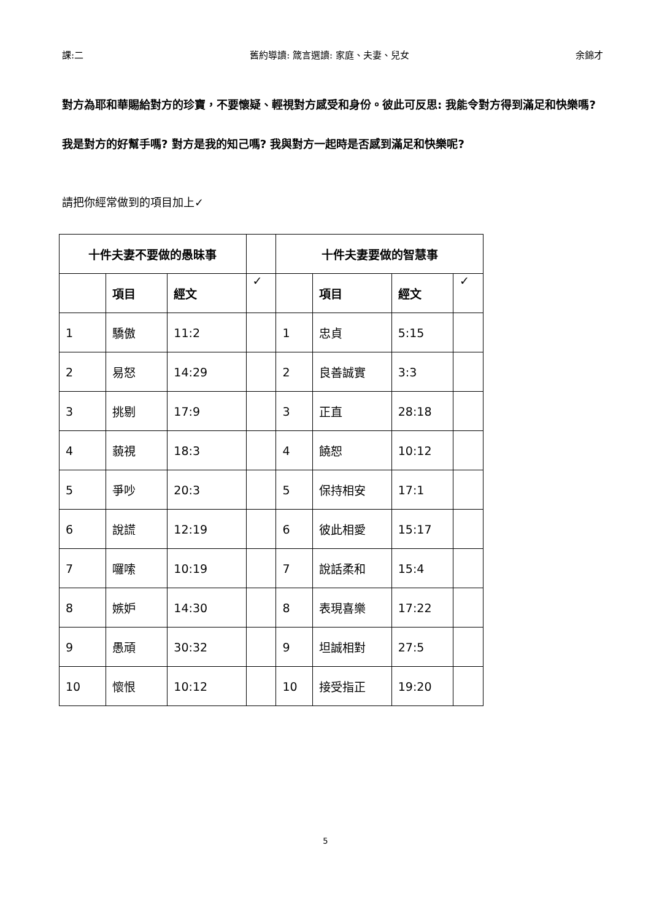課:二 舊約導讀: 箴言選讀: 家庭、夫妻、兒女 余錦才
對方為耶和華賜給對方的珍寶，不要懷疑、輕視對方感受和身份。彼此可反思: 我能令對方得到滿足和快樂嗎? 我是對方的好幫手嗎? 對方是我的知己嗎? 我與對方一起時是否感到滿足和快樂呢?
請把你經常做到的項目加上✓
| 十件夫妻不要做的愚昧事 | | | | 十件夫妻要做的智慧事 | | | |
| --- | --- | --- | --- | --- | --- | --- | --- |
| | 項目 | 經文 | ✓ | | 項目 | 經文 | ✓ |
| 1 | 驕傲 | 11:2 | | 1 | 忠貞 | 5:15 | |
| 2 | 易怒 | 14:29 | | 2 | 良善誠實 | 3:3 | |
| 3 | 挑剔 | 17:9 | | 3 | 正直 | 28:18 | |
| 4 | 藐視 | 18:3 | | 4 | 饒恕 | 10:12 | |
| 5 | 爭吵 | 20:3 | | 5 | 保持相安 | 17:1 | |
| 6 | 說謊 | 12:19 | | 6 | 彼此相愛 | 15:17 | |
| 7 | 囉嗦 | 10:19 | | 7 | 說話柔和 | 15:4 | |
| 8 | 嫉妒 | 14:30 | | 8 | 表現喜樂 | 17:22 | |
| 9 | 愚頑 | 30:32 | | 9 | 坦誠相對 | 27:5 | |
| 10 | 懷恨 | 10:12 | | 10 | 接受指正 | 19:20 | |
5